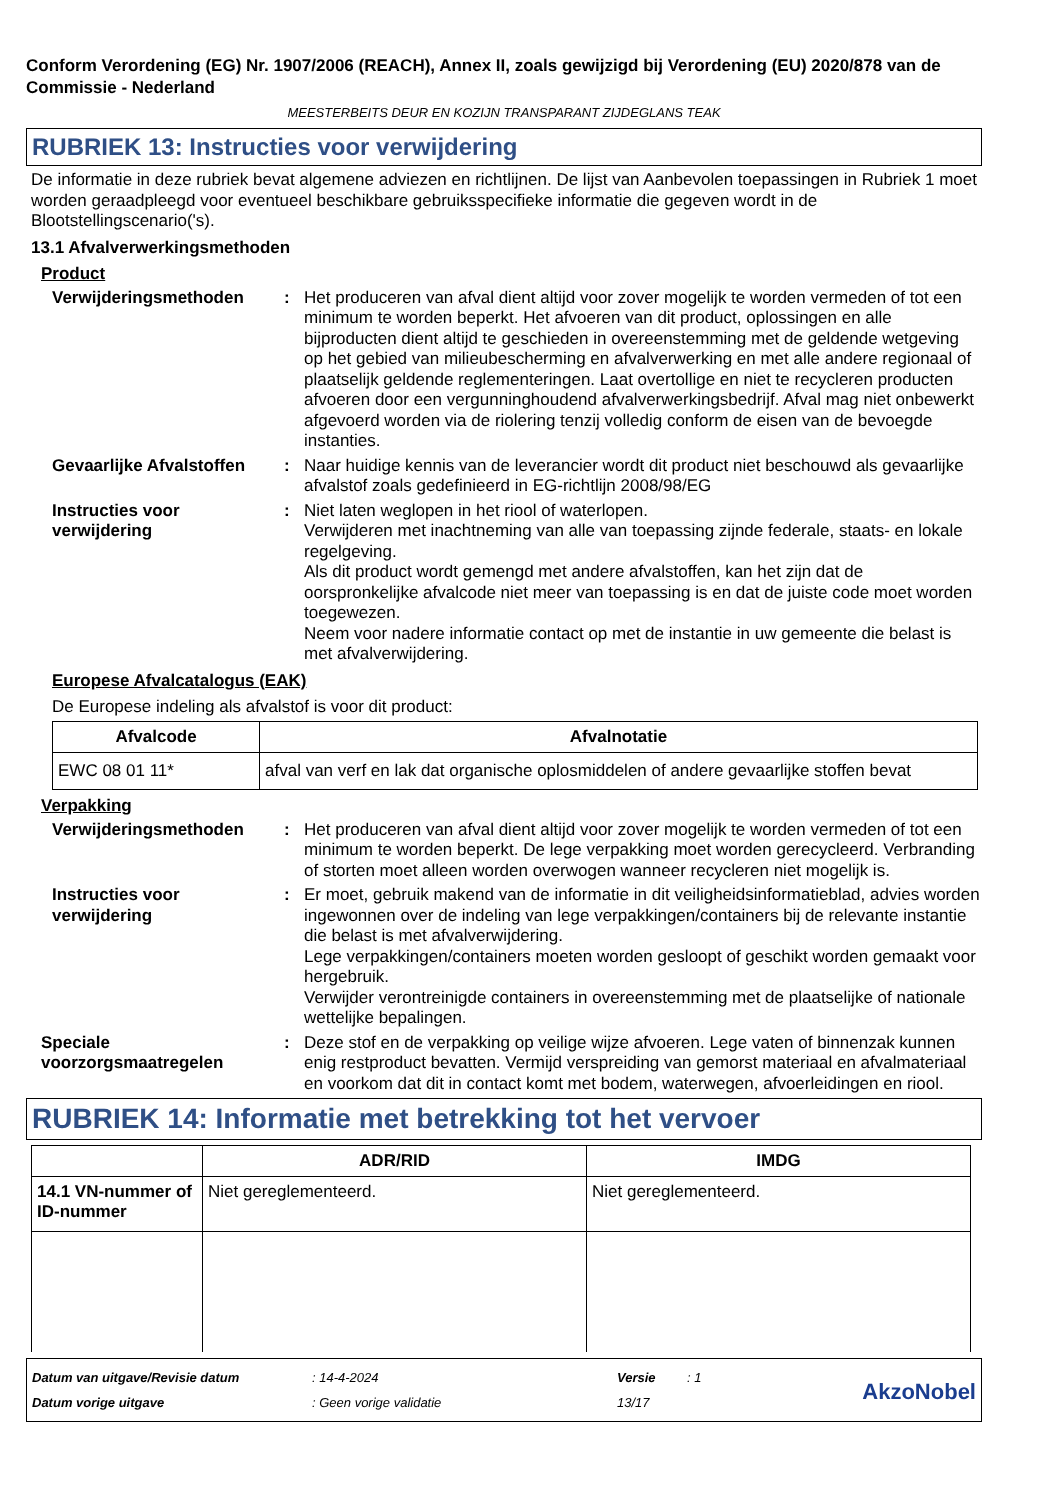Conform Verordening (EG) Nr. 1907/2006 (REACH), Annex II, zoals gewijzigd bij Verordening (EU) 2020/878 van de Commissie - Nederland
MEESTERBEITS DEUR EN KOZIJN TRANSPARANT ZIJDEGLANS TEAK
RUBRIEK 13: Instructies voor verwijdering
De informatie in deze rubriek bevat algemene adviezen en richtlijnen. De lijst van Aanbevolen toepassingen in Rubriek 1 moet worden geraadpleegd voor eventueel beschikbare gebruiksspecifieke informatie die gegeven wordt in de Blootstellingscenario('s).
13.1 Afvalverwerkingsmethoden
Product
Verwijderingsmethoden : Het produceren van afval dient altijd voor zover mogelijk te worden vermeden of tot een minimum te worden beperkt. Het afvoeren van dit product, oplossingen en alle bijproducten dient altijd te geschieden in overeenstemming met de geldende wetgeving op het gebied van milieubescherming en afvalverwerking en met alle andere regionaal of plaatselijk geldende reglementeringen. Laat overtollige en niet te recycleren producten afvoeren door een vergunninghoudend afvalverwerkingsbedrijf. Afval mag niet onbewerkt afgevoerd worden via de riolering tenzij volledig conform de eisen van de bevoegde instanties.
Gevaarlijke Afvalstoffen
: Naar huidige kennis van de leverancier wordt dit product niet beschouwd als gevaarlijke afvalstof zoals gedefinieerd in EG-richtlijn 2008/98/EG
Instructies voor verwijdering
: Niet laten weglopen in het riool of waterlopen.
Verwijderen met inachtneming van alle van toepassing zijnde federale, staats- en lokale regelgeving.
Als dit product wordt gemengd met andere afvalstoffen, kan het zijn dat de oorspronkelijke afvalcode niet meer van toepassing is en dat de juiste code moet worden toegewezen.
Neem voor nadere informatie contact op met de instantie in uw gemeente die belast is met afvalverwijdering.
Europese Afvalcatalogus (EAK)
De Europese indeling als afvalstof is voor dit product:
| Afvalcode | Afvalnotatie |
| --- | --- |
| EWC 08 01 11* | afval van verf en lak dat organische oplosmiddelen of andere gevaarlijke stoffen bevat |
Verpakking
Verwijderingsmethoden : Het produceren van afval dient altijd voor zover mogelijk te worden vermeden of tot een minimum te worden beperkt. De lege verpakking moet worden gerecycleerd. Verbranding of storten moet alleen worden overwogen wanneer recycleren niet mogelijk is.
Instructies voor verwijdering
: Er moet, gebruik makend van de informatie in dit veiligheidsinformatieblad, advies worden ingewonnen over de indeling van lege verpakkingen/containers bij de relevante instantie die belast is met afvalverwijdering.
Lege verpakkingen/containers moeten worden gesloopt of geschikt worden gemaakt voor hergebruik.
Verwijder verontreinigde containers in overeenstemming met de plaatselijke of nationale wettelijke bepalingen.
Speciale voorzorgsmaatregelen
: Deze stof en de verpakking op veilige wijze afvoeren. Lege vaten of binnenzak kunnen enig restproduct bevatten. Vermijd verspreiding van gemorst materiaal en afvalmateriaal en voorkom dat dit in contact komt met bodem, waterwegen, afvoerleidingen en riool.
RUBRIEK 14: Informatie met betrekking tot het vervoer
| | ADR/RID | IMDG |
| --- | --- | --- |
| 14.1 VN-nummer of ID-nummer | Niet gereglementeerd. | Niet gereglementeerd. |
Datum van uitgave/Revisie datum
Datum vorige uitgave
: 14-4-2024
: Geen vorige validatie
Versie
13/17
: 1
AkzoNobel